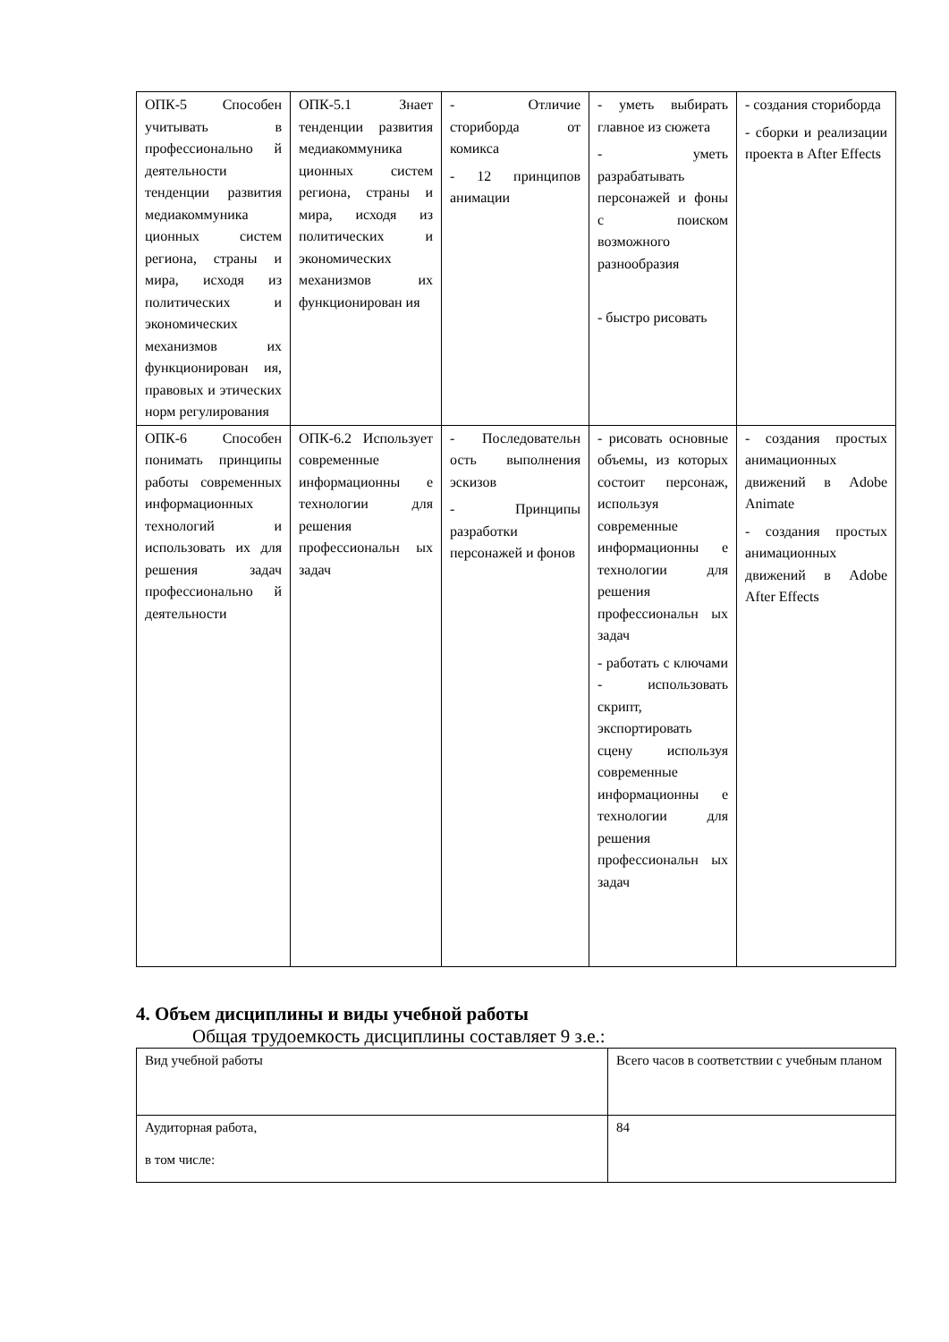| ОПК-5 Способен учитывать в профессионально й деятельности тенденции развития медиакоммуника ционных систем региона, страны и мира, исходя из политических и экономических механизмов их функционирован ия, правовых и этических норм регулирования | ОПК-5.1 Знает тенденции развития медиакоммуника ционных систем региона, страны и мира, исходя из политических и экономических механизмов их функционирован ия | - Отличие сториборда от комикса - 12 принципов анимации | - уметь выбирать главное из сюжета - уметь разрабатывать персонажей и фоны с поиском возможного разнообразия - быстро рисовать | - создания сториборда - сборки и реализации проекта в After Effects |
| ОПК-6 Способен понимать принципы работы современных информационных технологий и использовать их для решения задач профессионально й деятельности | ОПК-6.2 Использует современные информационны е технологии для решения профессиональн ых задач | - Последовательн ость выполнения эскизов - Принципы разработки персонажей и фонов | - рисовать основные объемы, из которых состоит персонаж, используя современные информационны е технологии для решения профессиональн ых задач - работать с ключами - использовать скрипт, экспортировать сцену используя современные информационны е технологии для решения профессиональн ых задач | - создания простых анимационных движений в Adobe Animate - создания простых анимационных движений в Adobe After Effects |
4. Объем дисциплины и виды учебной работы
Общая трудоемкость дисциплины составляет 9 з.е.:
| Вид учебной работы | Всего часов в соответствии с учебным планом |
| Аудиторная работа, в том числе: | 84 |